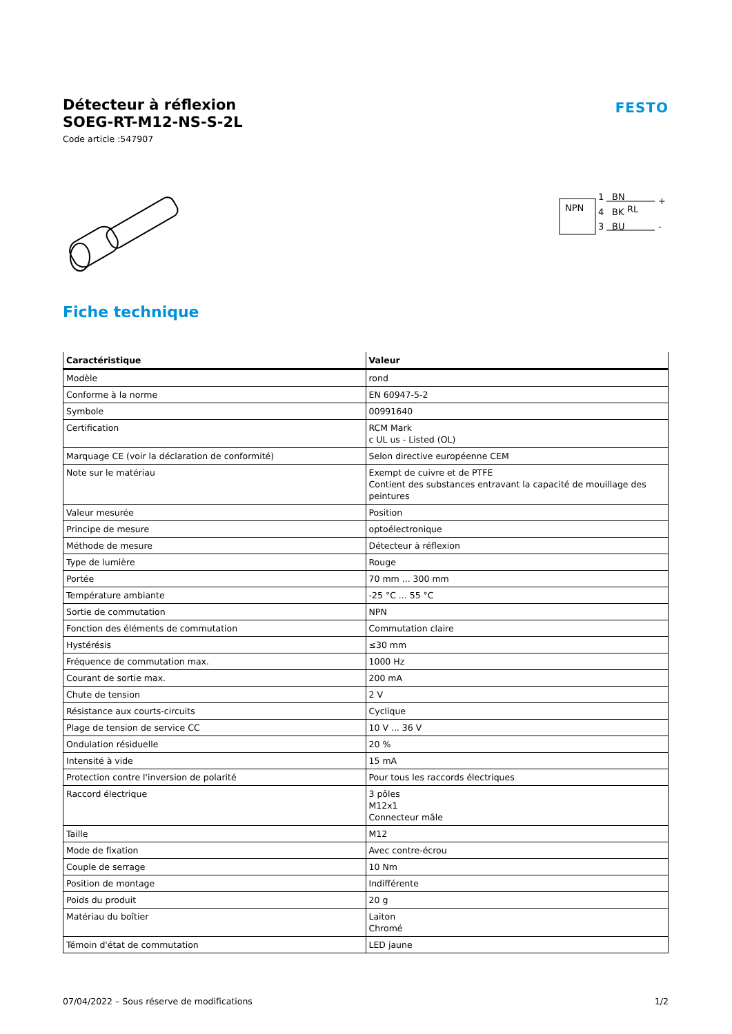Détecteur à réflexion
SOEG-RT-M12-NS-S-2L
Code article :547907
FESTO
NPN
1
BN
4
BK
RL
3
BU
+
-
Fiche technique
| Caractéristique | Valeur |
| --- | --- |
| Modèle | rond |
| Conforme à la norme | EN 60947-5-2 |
| Symbole | 00991640 |
| Certification | RCM Mark c UL us - Listed (OL) |
| Marquage CE (voir la déclaration de conformité) | Selon directive européenne CEM |
| Note sur le matériau | Exempt de cuivre et de PTFE Contient des substances entravant la capacité de mouillage des peintures |
| Valeur mesurée | Position |
| Principe de mesure | optoélectronique |
| Méthode de mesure | Détecteur à réflexion |
| Type de lumière | Rouge |
| Portée | 70 mm ... 300 mm |
| Température ambiante | -25 °C ... 55 °C |
| Sortie de commutation | NPN |
| Fonction des éléments de commutation | Commutation claire |
| Hystérésis | ≤30 mm |
| Fréquence de commutation max. | 1000 Hz |
| Courant de sortie max. | 200 mA |
| Chute de tension | 2 V |
| Résistance aux courts-circuits | Cyclique |
| Plage de tension de service CC | 10 V ... 36 V |
| Ondulation résiduelle | 20 % |
| Intensité à vide | 15 mA |
| Protection contre l'inversion de polarité | Pour tous les raccords électriques |
| Raccord électrique | 3 pôles M12x1 Connecteur mâle |
| Taille | M12 |
| Mode de fixation | Avec contre-écrou |
| Couple de serrage | 10 Nm |
| Position de montage | Indifférente |
| Poids du produit | 20 g |
| Matériau du boîtier | Laiton Chromé |
| Témoin d'état de commutation | LED jaune |
07/04/2022 – Sous réserve de modifications 1/2